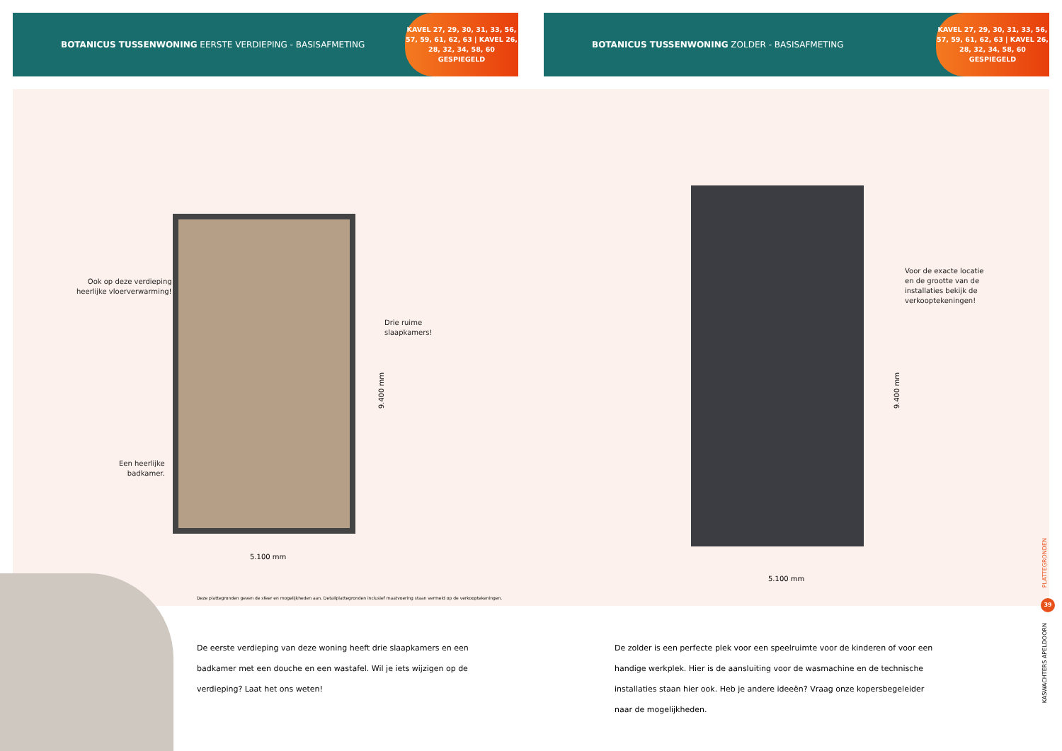BOTANICUS TUSSENWONING EERSTE VERDIEPING - BASISAFMETING
KAVEL 27, 29, 30, 31, 33, 56,
57, 59, 61, 62, 63 | KAVEL 26,
28, 32, 34, 58, 60 GESPIEGELD
BOTANICUS TUSSENWONING ZOLDER - BASISAFMETING
KAVEL 27, 29, 30, 31, 33, 56,
57, 59, 61, 62, 63 | KAVEL 26,
28, 32, 34, 58, 60 GESPIEGELD
Ook op deze verdieping
heerlijke vloerverwarming!
Een heerlijke
badkamer.
Drie ruime
slaapkamers!
5.100 mm
9.400 mm
Deze plattegronden geven de sfeer en mogelijkheden aan. Detailplattegronden inclusief maatvoering staan vermeld op de verkooptekeningen.
Voor de exacte locatie
en de grootte van de
installaties bekijk de
verkooptekeningen!
5.100 mm
9.400 mm
De eerste verdieping van deze woning heeft drie slaapkamers en een badkamer met een douche en een wastafel. Wil je iets wijzigen op de verdieping? Laat het ons weten!
De zolder is een perfecte plek voor een speelruimte voor de kinderen of voor een handige werkplek. Hier is de aansluiting voor de wasmachine en de technische installaties staan hier ook. Heb je andere ideeën? Vraag onze kopersbegeleider naar de mogelijkheden.
PLATTEGRONDEN
39
KASWACHTERS APELDOORN